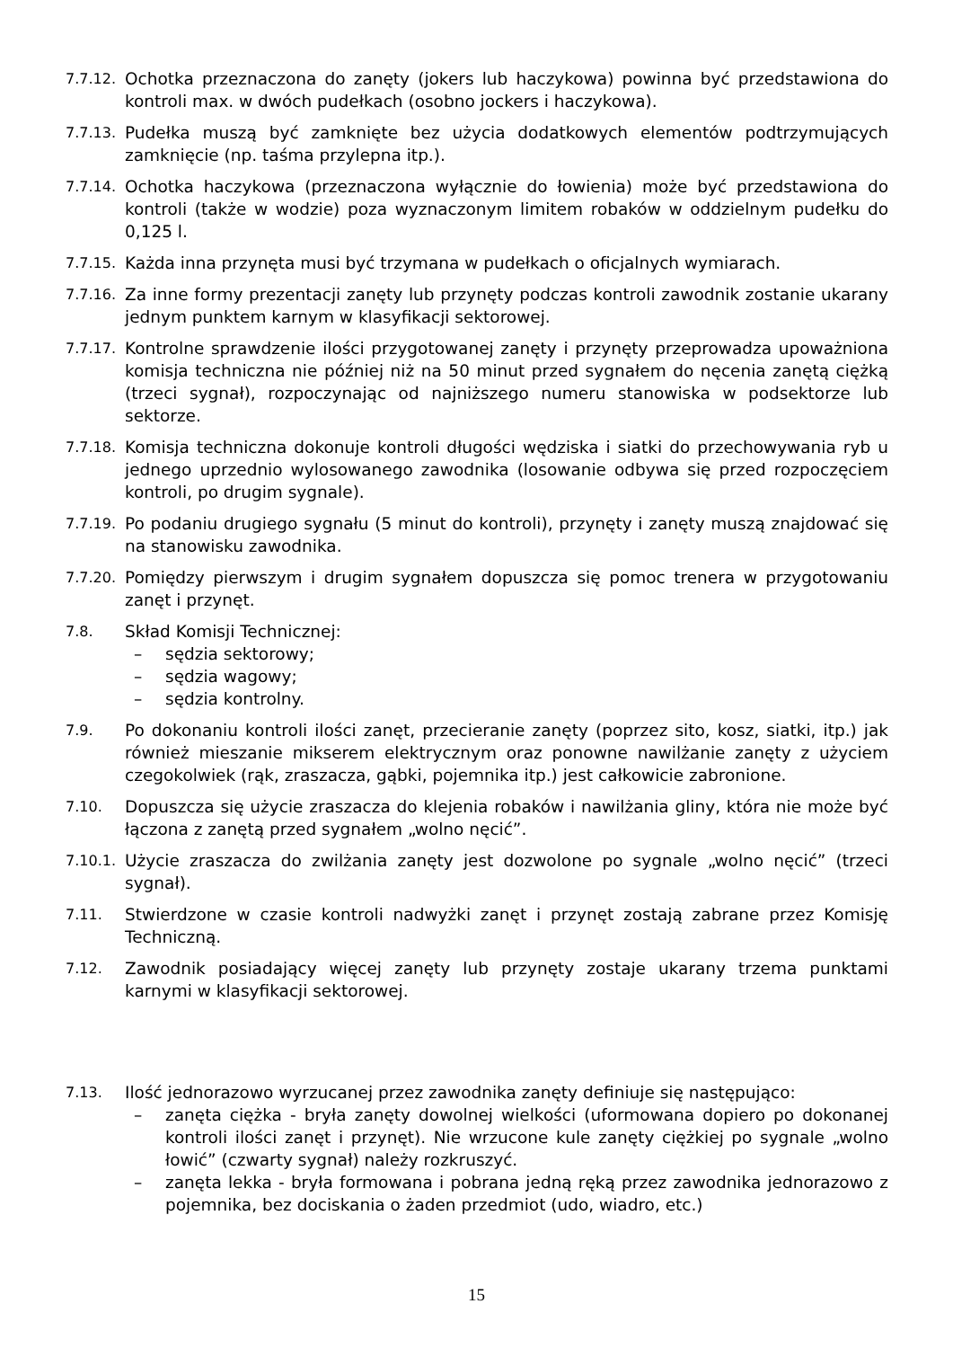7.7.12.
Ochotka przeznaczona do zanęty (jokers lub haczykowa) powinna być przedstawiona do kontroli max. w dwóch pudełkach (osobno jockers i haczykowa).
7.7.13.
Pudełka muszą być zamknięte bez użycia dodatkowych elementów podtrzymujących zamknięcie (np. taśma przylepna itp.).
7.7.14.
Ochotka haczykowa (przeznaczona wyłącznie do łowienia) może być przedstawiona do kontroli (także w wodzie) poza wyznaczonym limitem robaków w oddzielnym pudełku do 0,125 l.
7.7.15.
Każda inna przynęta musi być trzymana w pudełkach o oficjalnych wymiarach.
7.7.16.
Za inne formy prezentacji zanęty lub przynęty podczas kontroli zawodnik zostanie ukarany jednym punktem karnym w klasyfikacji sektorowej.
7.7.17.
Kontrolne sprawdzenie ilości przygotowanej zanęty i przynęty przeprowadza upoważniona komisja techniczna nie później niż na 50 minut przed sygnałem do nęcenia zanętą ciężką (trzeci sygnał), rozpoczynając od najniższego numeru stanowiska w podsektorze lub sektorze.
7.7.18.
Komisja techniczna dokonuje kontroli długości wędziska i siatki do przechowywania ryb u jednego uprzednio wylosowanego zawodnika (losowanie odbywa się przed rozpoczęciem kontroli, po drugim sygnale).
7.7.19.
Po podaniu drugiego sygnału (5 minut do kontroli), przynęty i zanęty muszą znajdować się na stanowisku zawodnika.
7.7.20.
Pomiędzy pierwszym i drugim sygnałem dopuszcza się pomoc trenera w przygotowaniu zanęt i przynęt.
7.8.
Skład Komisji Technicznej:
– sędzia sektorowy;
– sędzia wagowy;
– sędzia kontrolny.
7.9.
Po dokonaniu kontroli ilości zanęt, przecieranie zanęty (poprzez sito, kosz, siatki, itp.) jak również mieszanie mikserem elektrycznym oraz ponowne nawilżanie zanęty z użyciem czegokolwiek (rąk, zraszacza, gąbki, pojemnika itp.) jest całkowicie zabronione.
7.10.
Dopuszcza się użycie zraszacza do klejenia robaków i nawilżania gliny, która nie może być łączona z zanętą przed sygnałem „wolno nęcić”.
7.10.1.
Użycie zraszacza do zwilżania zanęty jest dozwolone po sygnale „wolno nęcić” (trzeci sygnał).
7.11.
Stwierdzone w czasie kontroli nadwyżki zanęt i przynęt zostają zabrane przez Komisję Techniczną.
7.12.
Zawodnik posiadający więcej zanęty lub przynęty zostaje ukarany trzema punktami karnymi w klasyfikacji sektorowej.
7.13.
Ilość jednorazowo wyrzucanej przez zawodnika zanęty definiuje się następująco:
– zanęta ciężka - bryła zanęty dowolnej wielkości (uformowana dopiero po dokonanej kontroli ilości zanęt i przynęt). Nie wrzucone kule zanęty ciężkiej po sygnale „wolno łowić” (czwarty sygnał) należy rozkruszyć.
– zanęta lekka - bryła formowana i pobrana jedną ręką przez zawodnika jednorazowo z pojemnika, bez dociskania o żaden przedmiot (udo, wiadro, etc.)
15